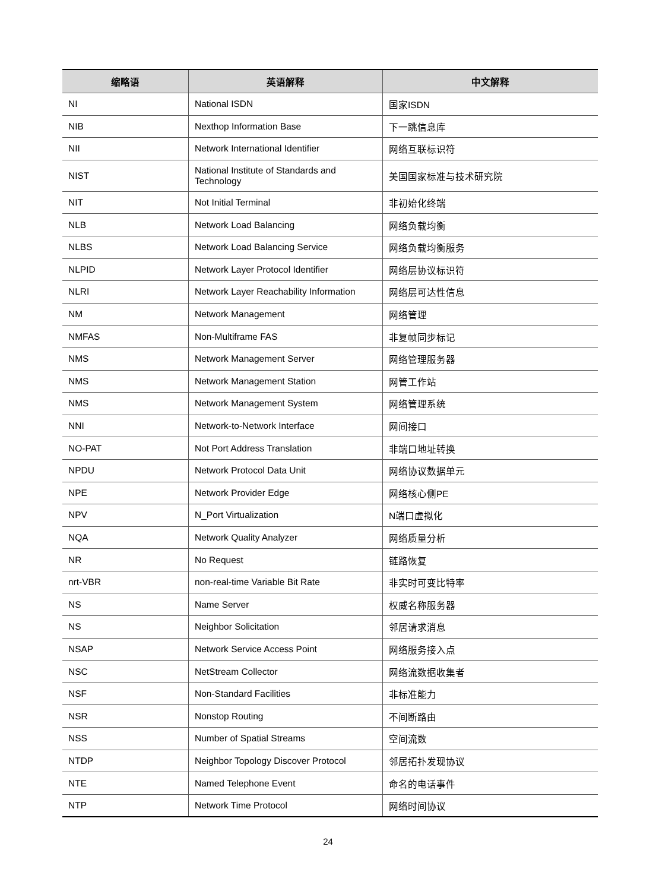| 缩略语 | 英语解释 | 中文解释 |
| --- | --- | --- |
| NI | National ISDN | 国家ISDN |
| NIB | Nexthop Information Base | 下一跳信息库 |
| NII | Network International Identifier | 网络互联标识符 |
| NIST | National Institute of Standards and Technology | 美国国家标准与技术研究院 |
| NIT | Not Initial Terminal | 非初始化终端 |
| NLB | Network Load Balancing | 网络负载均衡 |
| NLBS | Network Load Balancing Service | 网络负载均衡服务 |
| NLPID | Network Layer Protocol Identifier | 网络层协议标识符 |
| NLRI | Network Layer Reachability Information | 网络层可达性信息 |
| NM | Network Management | 网络管理 |
| NMFAS | Non-Multiframe FAS | 非复帧同步标记 |
| NMS | Network Management Server | 网络管理服务器 |
| NMS | Network Management Station | 网管工作站 |
| NMS | Network Management System | 网络管理系统 |
| NNI | Network-to-Network Interface | 网间接口 |
| NO-PAT | Not Port Address Translation | 非端口地址转换 |
| NPDU | Network Protocol Data Unit | 网络协议数据单元 |
| NPE | Network Provider Edge | 网络核心侧PE |
| NPV | N_Port Virtualization | N端口虚拟化 |
| NQA | Network Quality Analyzer | 网络质量分析 |
| NR | No Request | 链路恢复 |
| nrt-VBR | non-real-time Variable Bit Rate | 非实时可变比特率 |
| NS | Name Server | 权威名称服务器 |
| NS | Neighbor Solicitation | 邻居请求消息 |
| NSAP | Network Service Access Point | 网络服务接入点 |
| NSC | NetStream Collector | 网络流数据收集者 |
| NSF | Non-Standard Facilities | 非标准能力 |
| NSR | Nonstop Routing | 不间断路由 |
| NSS | Number of Spatial Streams | 空间流数 |
| NTDP | Neighbor Topology Discover Protocol | 邻居拓扑发现协议 |
| NTE | Named Telephone Event | 命名的电话事件 |
| NTP | Network Time Protocol | 网络时间协议 |
24